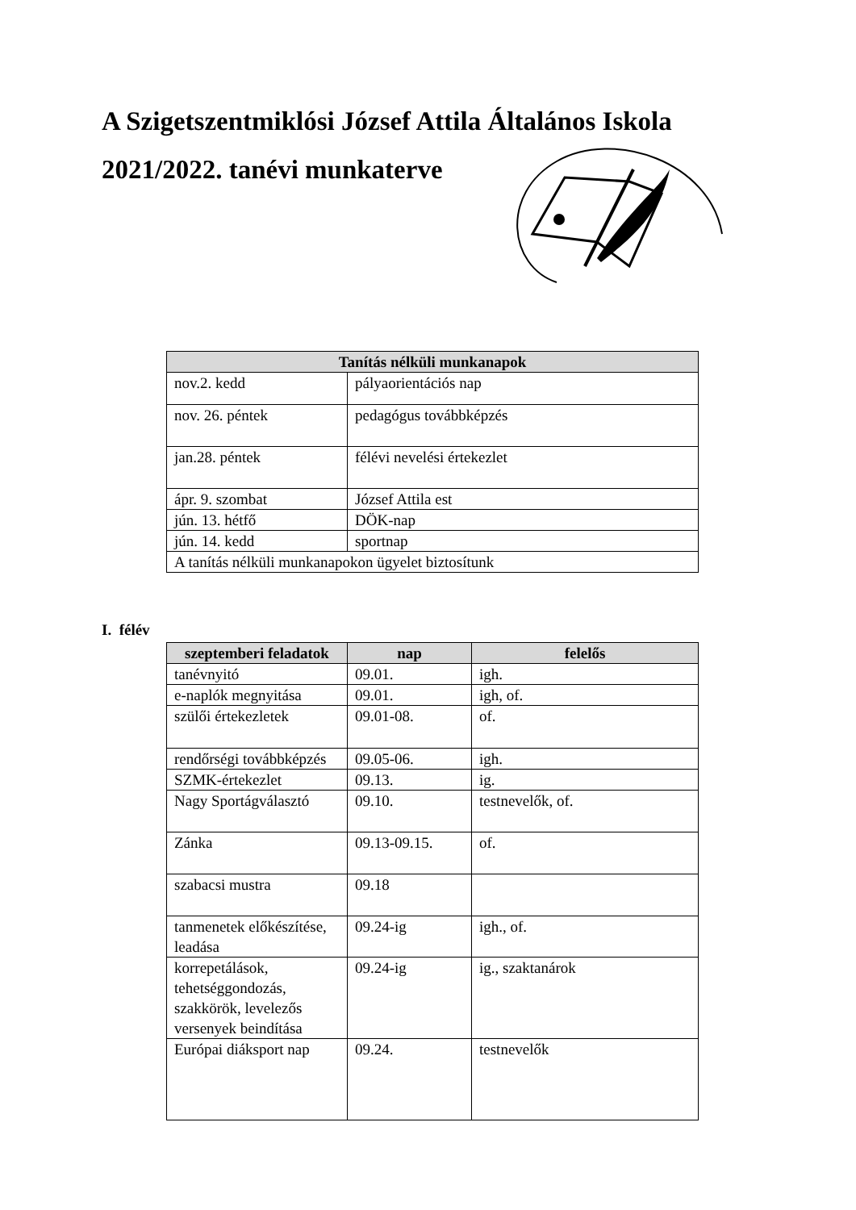A Szigetszentmiklósi József Attila Általános Iskola
2021/2022. tanévi munkaterve
| Tanítás nélküli munkanapok | |
| --- | --- |
| nov.2. kedd | pályaorientációs nap |
| nov. 26. péntek | pedagógus továbbképzés |
| jan.28. péntek | félévi nevelési értekezlet |
| ápr. 9. szombat | József Attila est |
| jún. 13. hétfő | DÖK-nap |
| jún. 14. kedd | sportnap |
| A tanítás nélküli munkanapokon ügyelet biztosítunk | |
I. félév
| szeptemberi feladatok | nap | felelős |
| --- | --- | --- |
| tanévnyitó | 09.01. | igh. |
| e-naplók megnyitása | 09.01. | igh, of. |
| szülői értekezletek | 09.01-08. | of. |
| rendőrségi továbbképzés | 09.05-06. | igh. |
| SZMK-értekezlet | 09.13. | ig. |
| Nagy Sportágválasztó | 09.10. | testnevelők, of. |
| Zánka | 09.13-09.15. | of. |
| szabacsi mustra | 09.18 | |
| tanmenetek előkészítése, leadása | 09.24-ig | igh., of. |
| korrepetálások, tehetséggondozás, szakkörök, levelezős versenyek beindítása | 09.24-ig | ig., szaktanárok |
| Európai diáksport nap | 09.24. | testnevelők |